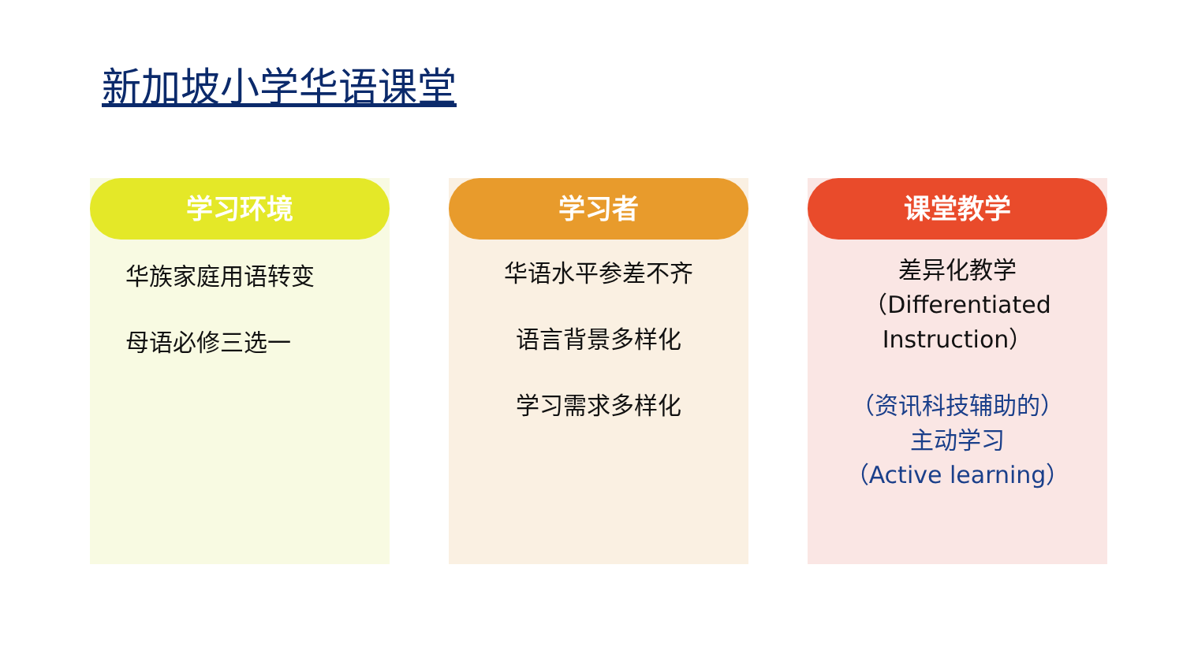新加坡小学华语课堂
学习环境
华族家庭用语转变
母语必修三选一
学习者
华语水平参差不齐
语言背景多样化
学习需求多样化
课堂教学
差异化教学
（Differentiated
Instruction）
（资讯科技辅助的）
主动学习
（Active learning）